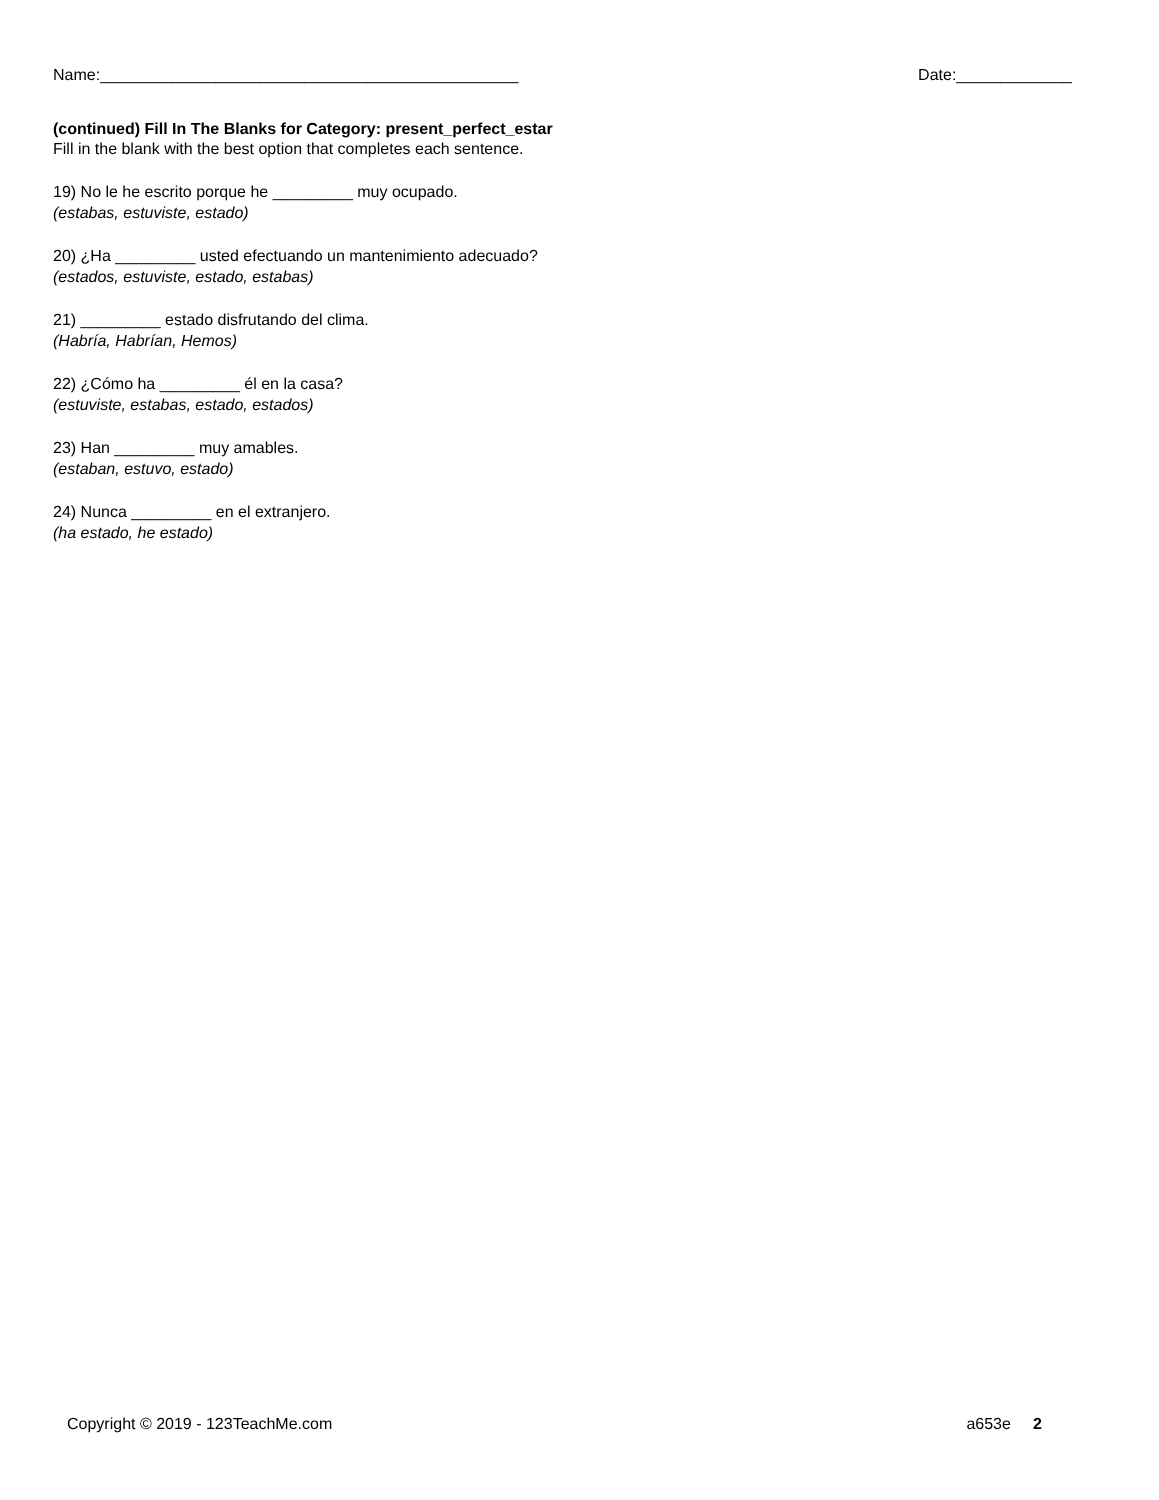Name:_______________________________________________ Date:_____________
(continued) Fill In The Blanks for Category: present_perfect_estar
Fill in the blank with the best option that completes each sentence.
19) No le he escrito porque he _________ muy ocupado.
(estabas, estuviste, estado)
20) ¿Ha _________ usted efectuando un mantenimiento adecuado?
(estados, estuviste, estado, estabas)
21) _________ estado disfrutando del clima.
(Habría, Habrían, Hemos)
22) ¿Cómo ha _________ él en la casa?
(estuviste, estabas, estado, estados)
23) Han _________ muy amables.
(estaban, estuvo, estado)
24) Nunca _________ en el extranjero.
(ha estado, he estado)
Copyright © 2019 - 123TeachMe.com a653e 2